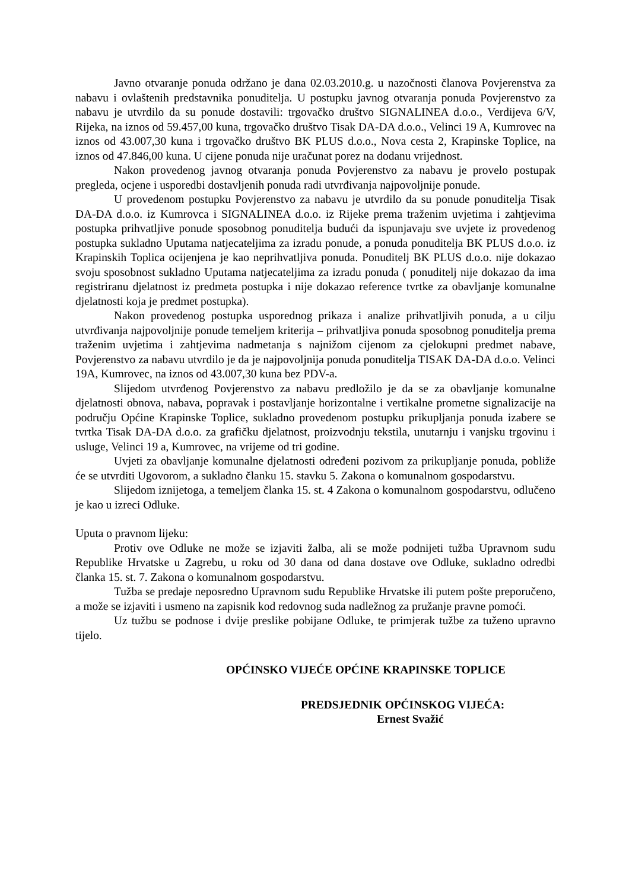Javno otvaranje ponuda održano je dana 02.03.2010.g. u nazočnosti članova Povjerenstva za nabavu i ovlaštenih predstavnika ponuditelja. U postupku javnog otvaranja ponuda Povjerenstvo za nabavu je utvrdilo da su ponude dostavili: trgovačko društvo SIGNALINEA d.o.o., Verdijeva 6/V, Rijeka, na iznos od 59.457,00 kuna, trgovačko društvo Tisak DA-DA d.o.o., Velinci 19 A, Kumrovec na iznos od 43.007,30 kuna i trgovačko društvo BK PLUS d.o.o., Nova cesta 2, Krapinske Toplice, na iznos od 47.846,00 kuna. U cijene ponuda nije uračunat porez na dodanu vrijednost.
Nakon provedenog javnog otvaranja ponuda Povjerenstvo za nabavu je provelo postupak pregleda, ocjene i usporedbi dostavljenih ponuda radi utvrđivanja najpovoljnije ponude.
U provedenom postupku Povjerenstvo za nabavu je utvrdilo da su ponude ponuditelja Tisak DA-DA d.o.o. iz Kumrovca i SIGNALINEA d.o.o. iz Rijeke prema traženim uvjetima i zahtjevima postupka prihvatljive ponude sposobnog ponuditelja budući da ispunjavaju sve uvjete iz provedenog postupka sukladno Uputama natjecateljima za izradu ponude, a ponuda ponuditelja BK PLUS d.o.o. iz Krapinskih Toplica ocijenjena je kao neprihvatljiva ponuda. Ponuditelj BK PLUS d.o.o. nije dokazao svoju sposobnost sukladno Uputama natjecateljima za izradu ponuda ( ponuditelj nije dokazao da ima registriranu djelatnost iz predmeta postupka i nije dokazao reference tvrtke za obavljanje komunalne djelatnosti koja je predmet postupka).
Nakon provedenog postupka usporednog prikaza i analize prihvatljivih ponuda, a u cilju utvrđivanja najpovoljnije ponude temeljem kriterija – prihvatljiva ponuda sposobnog ponuditelja prema traženim uvjetima i zahtjevima nadmetanja s najnižom cijenom za cjelokupni predmet nabave, Povjerenstvo za nabavu utvrdilo je da je najpovoljnija ponuda ponuditelja TISAK DA-DA d.o.o. Velinci 19A, Kumrovec, na iznos od 43.007,30 kuna bez PDV-a.
Slijedom utvrđenog Povjerenstvo za nabavu predložilo je da se za obavljanje komunalne djelatnosti obnova, nabava, popravak i postavljanje horizontalne i vertikalne prometne signalizacije na području Općine Krapinske Toplice, sukladno provedenom postupku prikupljanja ponuda izabere se tvrtka Tisak DA-DA d.o.o. za grafičku djelatnost, proizvodnju tekstila, unutarnju i vanjsku trgovinu i usluge, Velinci 19 a, Kumrovec, na vrijeme od tri godine.
Uvjeti za obavljanje komunalne djelatnosti određeni pozivom za prikupljanje ponuda, pobliže će se utvrditi Ugovorom, a sukladno članku 15. stavku 5. Zakona o komunalnom gospodarstvu.
Slijedom iznijetoga, a temeljem članka 15. st. 4 Zakona o komunalnom gospodarstvu, odlučeno je kao u izreci Odluke.
Uputa o pravnom lijeku:
Protiv ove Odluke ne može se izjaviti žalba, ali se može podnijeti tužba Upravnom sudu Republike Hrvatske u Zagrebu, u roku od 30 dana od dana dostave ove Odluke, sukladno odredbi članka 15. st. 7. Zakona o komunalnom gospodarstvu.
Tužba se predaje neposredno Upravnom sudu Republike Hrvatske ili putem pošte preporučeno, a može se izjaviti i usmeno na zapisnik kod redovnog suda nadležnog za pružanje pravne pomoći.
Uz tužbu se podnose i dvije preslike pobijane Odluke, te primjerak tužbe za tuženo upravno tijelo.
OPĆINSKO VIJEĆE OPĆINE KRAPINSKE TOPLICE
PREDSJEDNIK OPĆINSKOG VIJEĆA:
Ernest Svažić